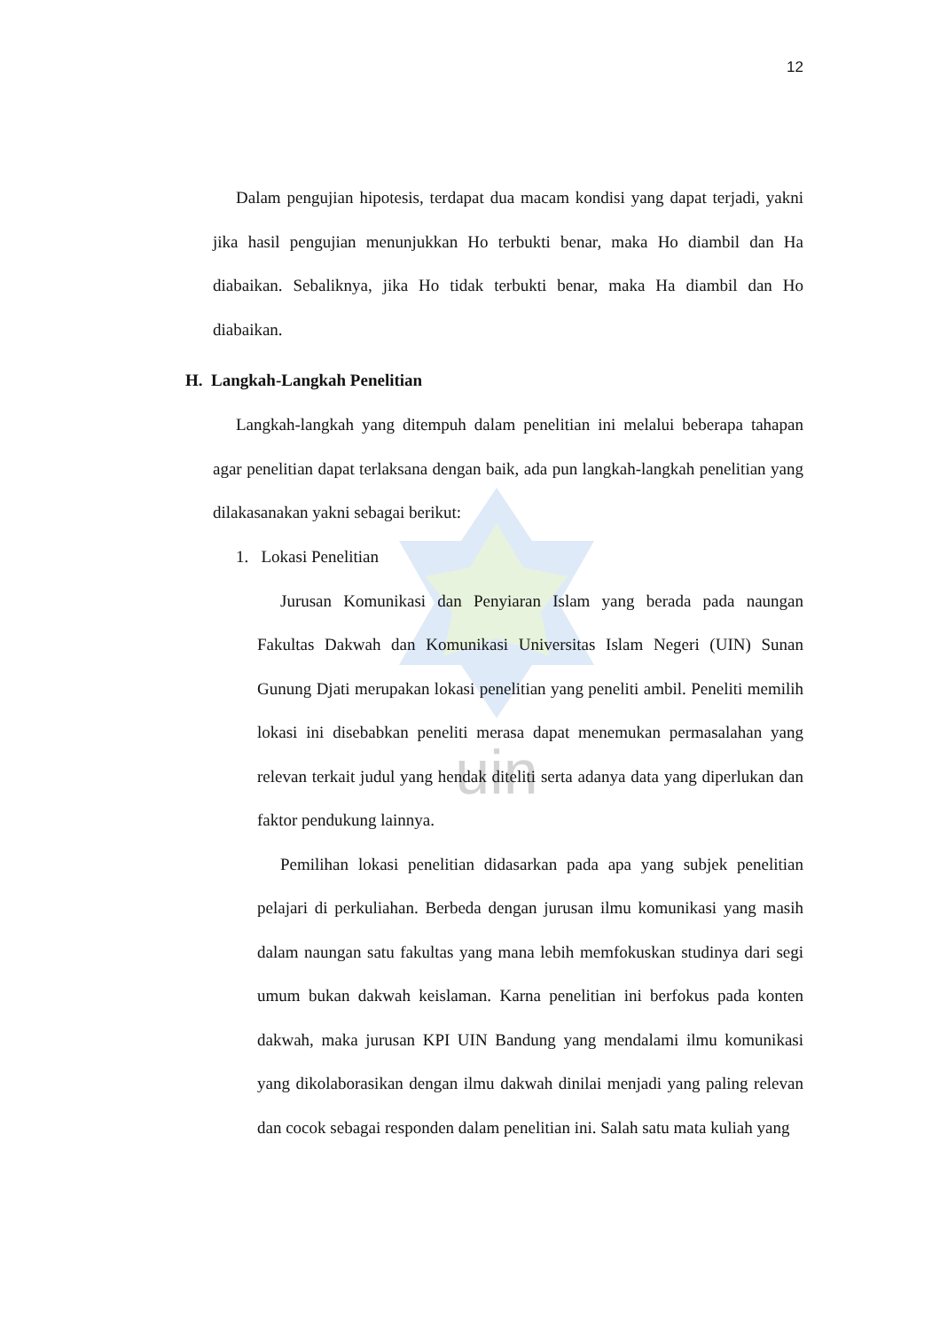uin
12
Dalam pengujian hipotesis, terdapat dua macam kondisi yang dapat terjadi, yakni jika hasil pengujian menunjukkan Ho terbukti benar, maka Ho diambil dan Ha diabaikan. Sebaliknya, jika Ho tidak terbukti benar, maka Ha diambil dan Ho diabaikan.
H. Langkah-Langkah Penelitian
Langkah-langkah yang ditempuh dalam penelitian ini melalui beberapa tahapan agar penelitian dapat terlaksana dengan baik, ada pun langkah-langkah penelitian yang dilakasanakan yakni sebagai berikut:
1. Lokasi Penelitian
Jurusan Komunikasi dan Penyiaran Islam yang berada pada naungan Fakultas Dakwah dan Komunikasi Universitas Islam Negeri (UIN) Sunan Gunung Djati merupakan lokasi penelitian yang peneliti ambil. Peneliti memilih lokasi ini disebabkan peneliti merasa dapat menemukan permasalahan yang relevan terkait judul yang hendak diteliti serta adanya data yang diperlukan dan faktor pendukung lainnya.
Pemilihan lokasi penelitian didasarkan pada apa yang subjek penelitian pelajari di perkuliahan. Berbeda dengan jurusan ilmu komunikasi yang masih dalam naungan satu fakultas yang mana lebih memfokuskan studinya dari segi umum bukan dakwah keislaman. Karna penelitian ini berfokus pada konten dakwah, maka jurusan KPI UIN Bandung yang mendalami ilmu komunikasi yang dikolaborasikan dengan ilmu dakwah dinilai menjadi yang paling relevan dan cocok sebagai responden dalam penelitian ini. Salah satu mata kuliah yang